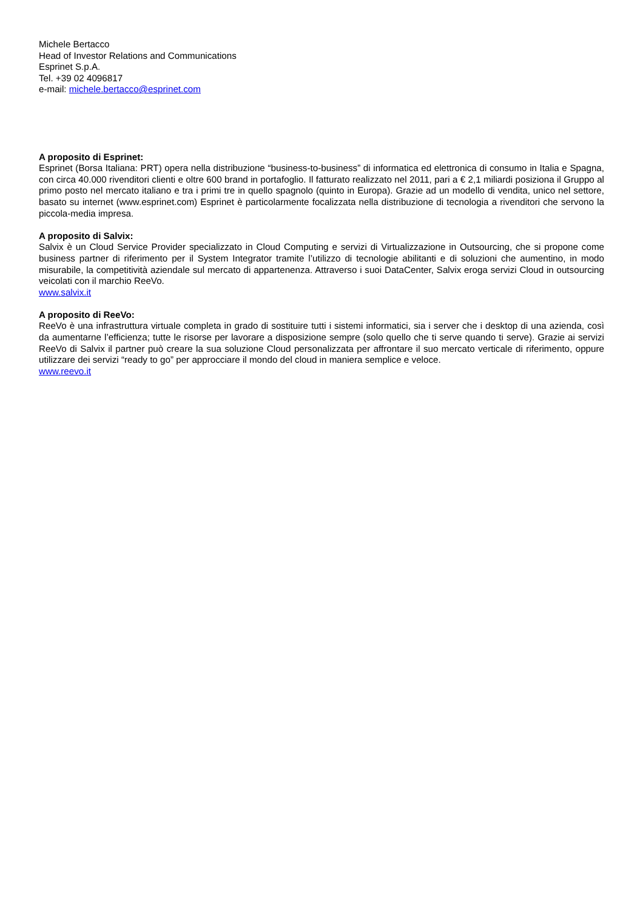Michele Bertacco
Head of Investor Relations and Communications
Esprinet S.p.A.
Tel. +39 02 4096817
e-mail: michele.bertacco@esprinet.com
A proposito di Esprinet:
Esprinet (Borsa Italiana: PRT) opera nella distribuzione “business-to-business” di informatica ed elettronica di consumo in Italia e Spagna, con circa 40.000 rivenditori clienti e oltre 600 brand in portafoglio. Il fatturato realizzato nel 2011, pari a € 2,1 miliardi posiziona il Gruppo al primo posto nel mercato italiano e tra i primi tre in quello spagnolo (quinto in Europa). Grazie ad un modello di vendita, unico nel settore, basato su internet (www.esprinet.com) Esprinet è particolarmente focalizzata nella distribuzione di tecnologia a rivenditori che servono la piccola-media impresa.
A proposito di Salvix:
Salvix è un Cloud Service Provider specializzato in Cloud Computing e servizi di Virtualizzazione in Outsourcing, che si propone come business partner di riferimento per il System Integrator tramite l’utilizzo di tecnologie abilitanti e di soluzioni che aumentino, in modo misurabile, la competitività aziendale sul mercato di appartenenza. Attraverso i suoi DataCenter, Salvix eroga servizi Cloud in outsourcing veicolati con il marchio ReeVo.
www.salvix.it
A proposito di ReeVo:
ReeVo è una infrastruttura virtuale completa in grado di sostituire tutti i sistemi informatici, sia i server che i desktop di una azienda, così da aumentarne l’efficienza; tutte le risorse per lavorare a disposizione sempre (solo quello che ti serve quando ti serve). Grazie ai servizi ReeVo di Salvix il partner può creare la sua soluzione Cloud personalizzata per affrontare il suo mercato verticale di riferimento, oppure utilizzare dei servizi “ready to go” per approcciare il mondo del cloud in maniera semplice e veloce.
www.reevo.it